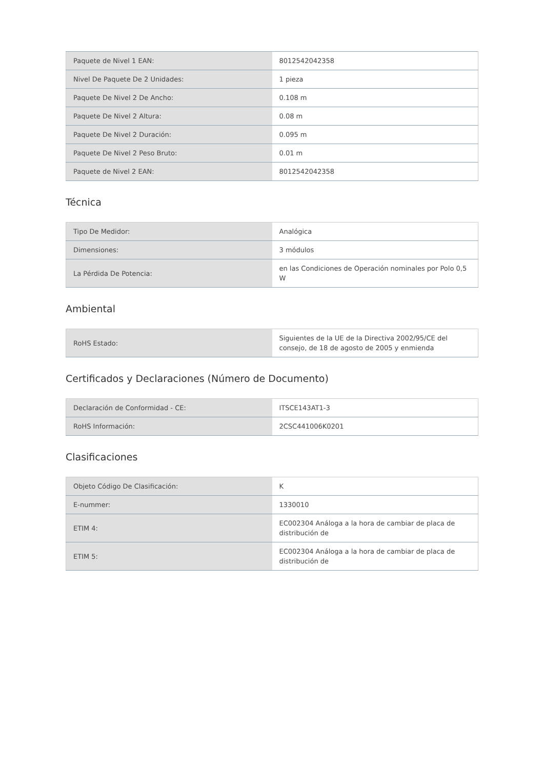| Paquete de Nivel 1 EAN: | 8012542042358 |
| Nivel De Paquete De 2 Unidades: | 1 pieza |
| Paquete De Nivel 2 De Ancho: | 0.108 m |
| Paquete De Nivel 2 Altura: | 0.08 m |
| Paquete De Nivel 2 Duración: | 0.095 m |
| Paquete De Nivel 2 Peso Bruto: | 0.01 m |
| Paquete de Nivel 2 EAN: | 8012542042358 |
Técnica
| Tipo De Medidor: | Analógica |
| Dimensiones: | 3 módulos |
| La Pérdida De Potencia: | en las Condiciones de Operación nominales por Polo 0,5 W |
Ambiental
| RoHS Estado: | Siguientes de la UE de la Directiva 2002/95/CE del consejo, de 18 de agosto de 2005 y enmienda |
Certificados y Declaraciones (Número de Documento)
| Declaración de Conformidad - CE: | ITSCE143AT1-3 |
| RoHS Información: | 2CSC441006K0201 |
Clasificaciones
| Objeto Código De Clasificación: | K |
| E-nummer: | 1330010 |
| ETIM 4: | EC002304 Análoga a la hora de cambiar de placa de distribución de |
| ETIM 5: | EC002304 Análoga a la hora de cambiar de placa de distribución de |